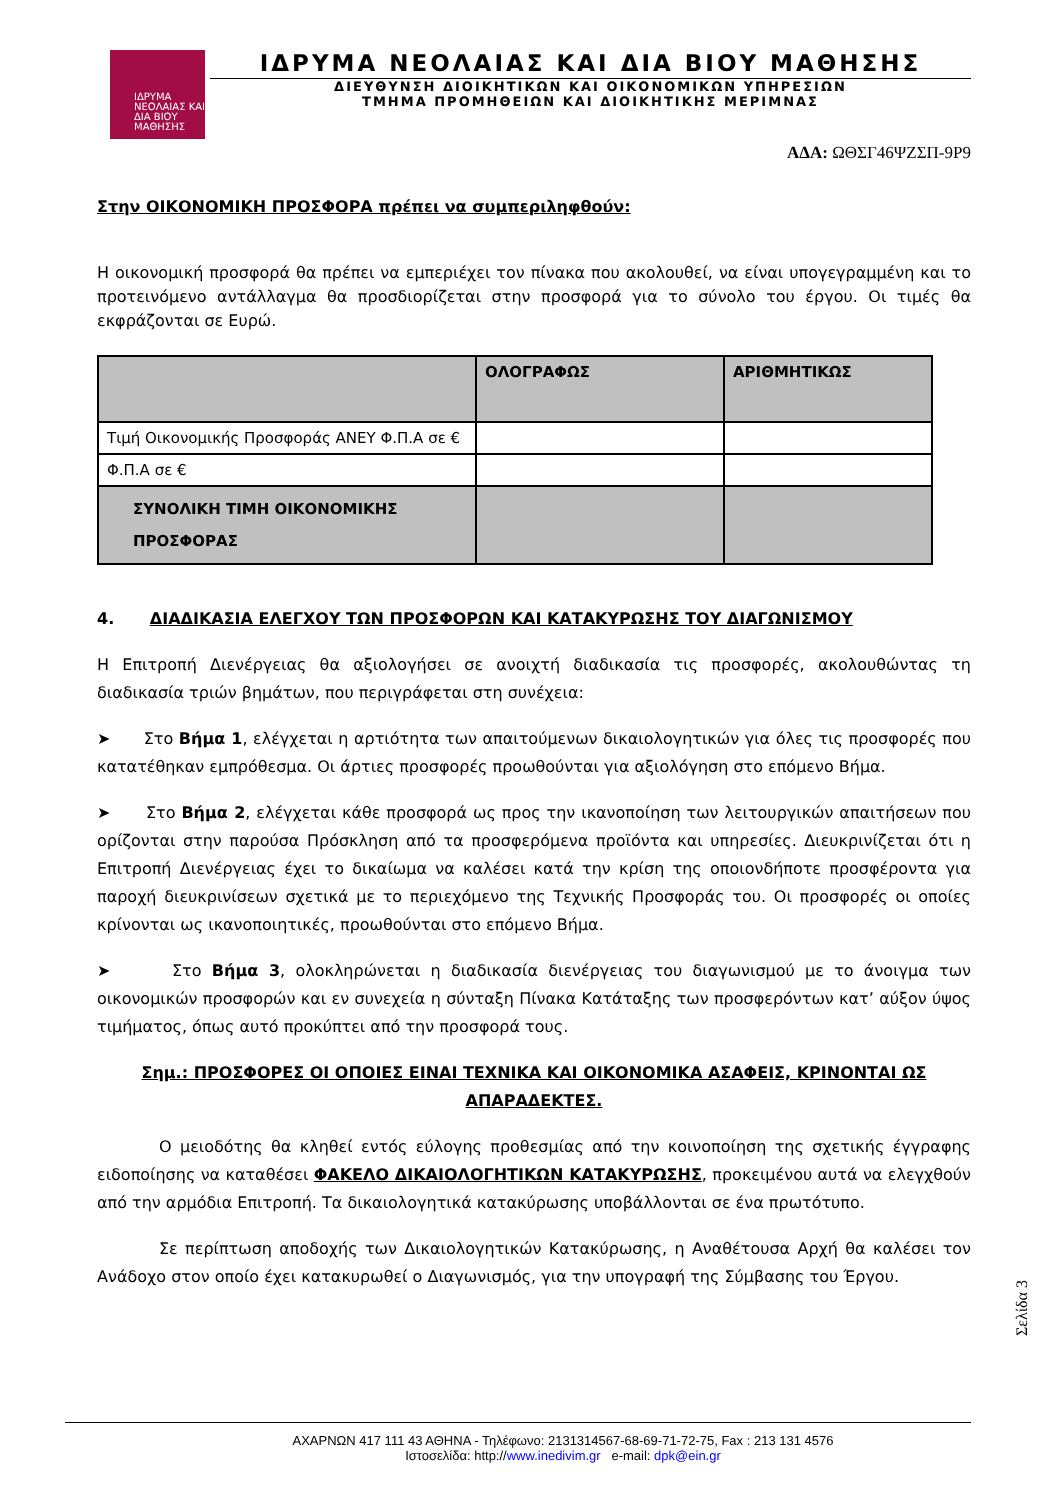ΙΔΡΥΜΑ ΝΕΟΛΑΙΑΣ ΚΑΙ ΔΙΑ ΒΙΟΥ ΜΑΘΗΣΗΣ
ΙΔΡΥΜΑ ΝΕΟΛΑΙΑΣ ΚΑΙ ΔΙΑ ΒΙΟΥ ΜΑΘΗΣΗΣ
ΔΙΕΥΘΥΝΣΗ ΔΙΟΙΚΗΤΙΚΩΝ ΚΑΙ ΟΙΚΟΝΟΜΙΚΩΝ ΥΠΗΡΕΣΙΩΝ
ΤΜΗΜΑ ΠΡΟΜΗΘΕΙΩΝ ΚΑΙ ΔΙΟΙΚΗΤΙΚΗΣ ΜΕΡΙΜΝΑΣ
ΑΔΑ: ΩΘΣΓ46ΨΖΣΠ-9Ρ9
Στην ΟΙΚΟΝΟΜΙΚΗ ΠΡΟΣΦΟΡΑ πρέπει να συμπεριληφθούν:
Η οικονομική προσφορά θα πρέπει να εμπεριέχει τον πίνακα που ακολουθεί, να είναι υπογεγραμμένη και το προτεινόμενο αντάλλαγμα θα προσδιορίζεται στην προσφορά για το σύνολο του έργου. Οι τιμές θα εκφράζονται σε Ευρώ.
| | ΟΛΟΓΡΑΦΩΣ | ΑΡΙΘΜΗΤΙΚΩΣ |
| --- | --- | --- |
| Τιμή Οικονομικής Προσφοράς ΑΝΕΥ Φ.Π.Α σε € | | |
| Φ.Π.Α σε € | | |
| ΣΥΝΟΛΙΚΗ ΤΙΜΗ ΟΙΚΟΝΟΜΙΚΗΣ ΠΡΟΣΦΟΡΑΣ | | |
4. ΔΙΑΔΙΚΑΣΙΑ ΕΛΕΓΧΟΥ ΤΩΝ ΠΡΟΣΦΟΡΩΝ ΚΑΙ ΚΑΤΑΚΥΡΩΣΗΣ ΤΟΥ ΔΙΑΓΩΝΙΣΜΟΥ
Η Επιτροπή Διενέργειας θα αξιολογήσει σε ανοιχτή διαδικασία τις προσφορές, ακολουθώντας τη διαδικασία τριών βημάτων, που περιγράφεται στη συνέχεια:
➤ Στο Βήμα 1, ελέγχεται η αρτιότητα των απαιτούμενων δικαιολογητικών για όλες τις προσφορές που κατατέθηκαν εμπρόθεσμα. Οι άρτιες προσφορές προωθούνται για αξιολόγηση στο επόμενο Βήμα.
➤ Στο Βήμα 2, ελέγχεται κάθε προσφορά ως προς την ικανοποίηση των λειτουργικών απαιτήσεων που ορίζονται στην παρούσα Πρόσκληση από τα προσφερόμενα προϊόντα και υπηρεσίες. Διευκρινίζεται ότι η Επιτροπή Διενέργειας έχει το δικαίωμα να καλέσει κατά την κρίση της οποιονδήποτε προσφέροντα για παροχή διευκρινίσεων σχετικά με το περιεχόμενο της Τεχνικής Προσφοράς του. Οι προσφορές οι οποίες κρίνονται ως ικανοποιητικές, προωθούνται στο επόμενο Βήμα.
➤ Στο Βήμα 3, ολοκληρώνεται η διαδικασία διενέργειας του διαγωνισμού με το άνοιγμα των οικονομικών προσφορών και εν συνεχεία η σύνταξη Πίνακα Κατάταξης των προσφερόντων κατ’ αύξον ύψος τιμήματος, όπως αυτό προκύπτει από την προσφορά τους.
Σημ.: ΠΡΟΣΦΟΡΕΣ ΟΙ ΟΠΟΙΕΣ ΕΙΝΑΙ ΤΕΧΝΙΚΑ ΚΑΙ ΟΙΚΟΝΟΜΙΚΑ ΑΣΑΦΕΙΣ, ΚΡΙΝΟΝΤΑΙ ΩΣ ΑΠΑΡΑΔΕΚΤΕΣ.
Ο μειοδότης θα κληθεί εντός εύλογης προθεσμίας από την κοινοποίηση της σχετικής έγγραφης ειδοποίησης να καταθέσει ΦΑΚΕΛΟ ΔΙΚΑΙΟΛΟΓΗΤΙΚΩΝ ΚΑΤΑΚΥΡΩΣΗΣ, προκειμένου αυτά να ελεγχθούν από την αρμόδια Επιτροπή. Τα δικαιολογητικά κατακύρωσης υποβάλλονται σε ένα πρωτότυπο.
Σε περίπτωση αποδοχής των Δικαιολογητικών Κατακύρωσης, η Αναθέτουσα Αρχή θα καλέσει τον Ανάδοχο στον οποίο έχει κατακυρωθεί ο Διαγωνισμός, για την υπογραφή της Σύμβασης του Έργου.
Σελίδα 3
ΑΧΑΡΝΩΝ 417 111 43 ΑΘΗΝΑ - Τηλέφωνο: 2131314567-68-69-71-72-75, Fax : 213 131 4576
Ιστοσελίδα: http://www.inedivim.gr e-mail: dpk@ein.gr